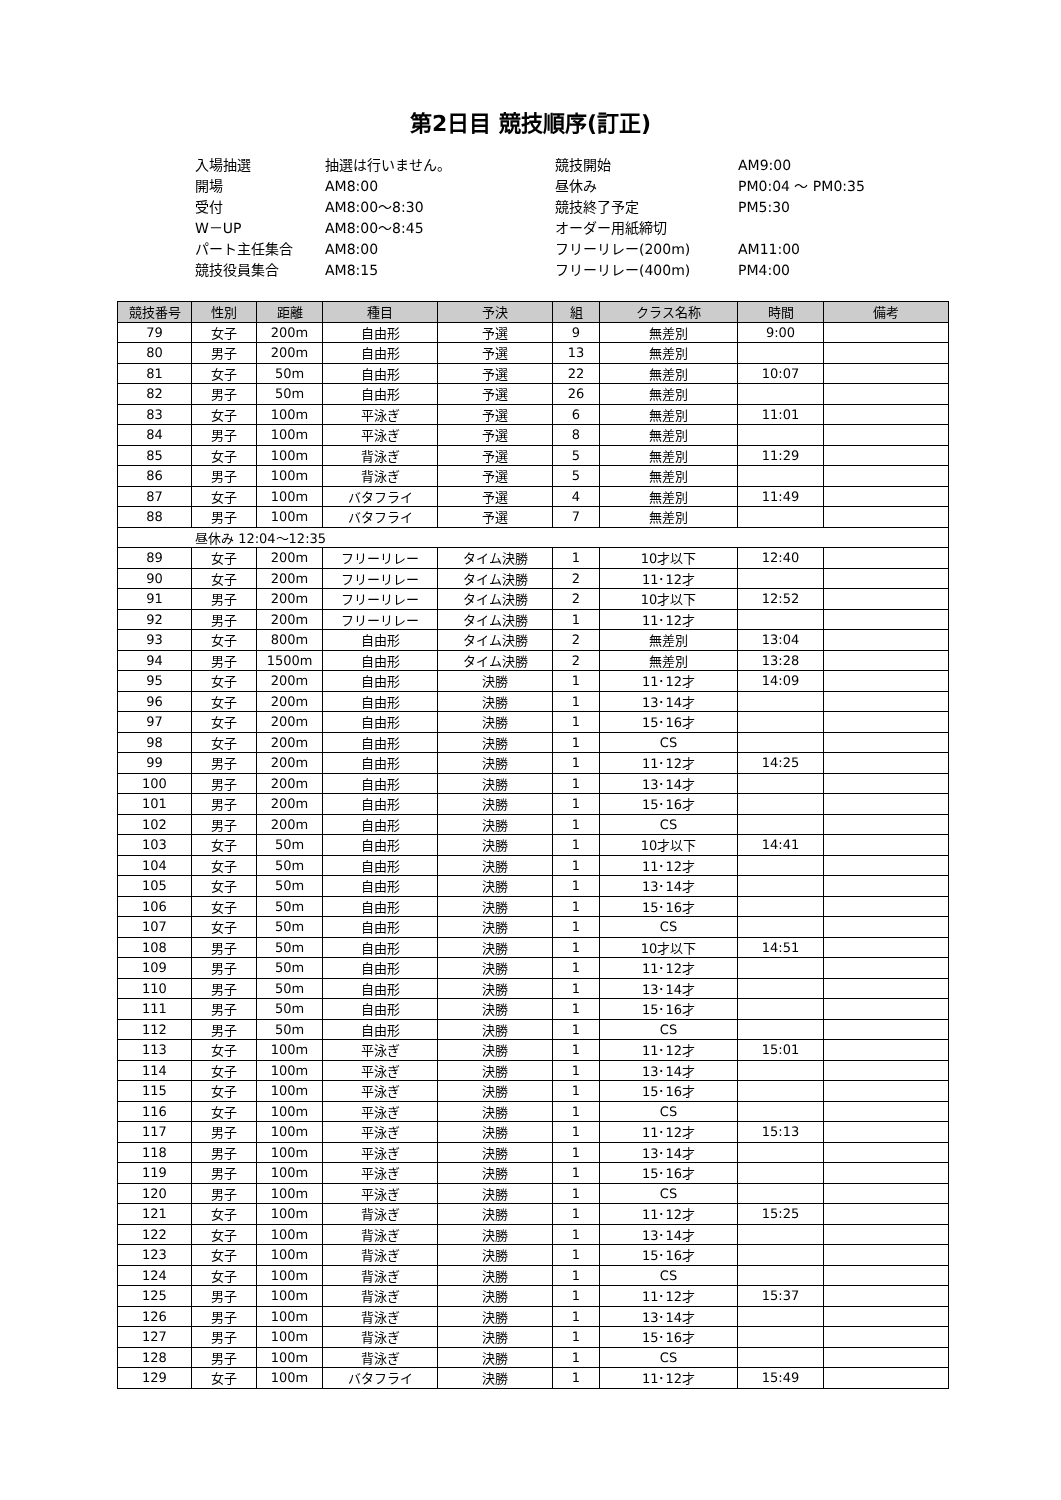第2日目 競技順序(訂正)
入場抽選
抽選は行いません。
競技開始
AM9:00
開場
AM8:00
昼休み
PM0:04 ～ PM0:35
受付
AM8:00～8:30
競技終了予定
PM5:30
W－UP
AM8:00～8:45
オーダー用紙締切
パート主任集合
AM8:00
フリーリレー(200m)
AM11:00
競技役員集合
AM8:15
フリーリレー(400m)
PM4:00
| 競技番号 | 性別 | 距離 | 種目 | 予決 | 組 | クラス名称 | 時間 | 備考 |
| --- | --- | --- | --- | --- | --- | --- | --- | --- |
| 79 | 女子 | 200m | 自由形 | 予選 | 9 | 無差別 | 9:00 | |
| 80 | 男子 | 200m | 自由形 | 予選 | 13 | 無差別 | | |
| 81 | 女子 | 50m | 自由形 | 予選 | 22 | 無差別 | 10:07 | |
| 82 | 男子 | 50m | 自由形 | 予選 | 26 | 無差別 | | |
| 83 | 女子 | 100m | 平泳ぎ | 予選 | 6 | 無差別 | 11:01 | |
| 84 | 男子 | 100m | 平泳ぎ | 予選 | 8 | 無差別 | | |
| 85 | 女子 | 100m | 背泳ぎ | 予選 | 5 | 無差別 | 11:29 | |
| 86 | 男子 | 100m | 背泳ぎ | 予選 | 5 | 無差別 | | |
| 87 | 女子 | 100m | バタフライ | 予選 | 4 | 無差別 | 11:49 | |
| 88 | 男子 | 100m | バタフライ | 予選 | 7 | 無差別 | | |
| 昼休み 12:04～12:35 | | | | | | | | |
| 89 | 女子 | 200m | フリーリレー | タイム決勝 | 1 | 10才以下 | 12:40 | |
| 90 | 女子 | 200m | フリーリレー | タイム決勝 | 2 | 11･12才 | | |
| 91 | 男子 | 200m | フリーリレー | タイム決勝 | 2 | 10才以下 | 12:52 | |
| 92 | 男子 | 200m | フリーリレー | タイム決勝 | 1 | 11･12才 | | |
| 93 | 女子 | 800m | 自由形 | タイム決勝 | 2 | 無差別 | 13:04 | |
| 94 | 男子 | 1500m | 自由形 | タイム決勝 | 2 | 無差別 | 13:28 | |
| 95 | 女子 | 200m | 自由形 | 決勝 | 1 | 11･12才 | 14:09 | |
| 96 | 女子 | 200m | 自由形 | 決勝 | 1 | 13･14才 | | |
| 97 | 女子 | 200m | 自由形 | 決勝 | 1 | 15･16才 | | |
| 98 | 女子 | 200m | 自由形 | 決勝 | 1 | CS | | |
| 99 | 男子 | 200m | 自由形 | 決勝 | 1 | 11･12才 | 14:25 | |
| 100 | 男子 | 200m | 自由形 | 決勝 | 1 | 13･14才 | | |
| 101 | 男子 | 200m | 自由形 | 決勝 | 1 | 15･16才 | | |
| 102 | 男子 | 200m | 自由形 | 決勝 | 1 | CS | | |
| 103 | 女子 | 50m | 自由形 | 決勝 | 1 | 10才以下 | 14:41 | |
| 104 | 女子 | 50m | 自由形 | 決勝 | 1 | 11･12才 | | |
| 105 | 女子 | 50m | 自由形 | 決勝 | 1 | 13･14才 | | |
| 106 | 女子 | 50m | 自由形 | 決勝 | 1 | 15･16才 | | |
| 107 | 女子 | 50m | 自由形 | 決勝 | 1 | CS | | |
| 108 | 男子 | 50m | 自由形 | 決勝 | 1 | 10才以下 | 14:51 | |
| 109 | 男子 | 50m | 自由形 | 決勝 | 1 | 11･12才 | | |
| 110 | 男子 | 50m | 自由形 | 決勝 | 1 | 13･14才 | | |
| 111 | 男子 | 50m | 自由形 | 決勝 | 1 | 15･16才 | | |
| 112 | 男子 | 50m | 自由形 | 決勝 | 1 | CS | | |
| 113 | 女子 | 100m | 平泳ぎ | 決勝 | 1 | 11･12才 | 15:01 | |
| 114 | 女子 | 100m | 平泳ぎ | 決勝 | 1 | 13･14才 | | |
| 115 | 女子 | 100m | 平泳ぎ | 決勝 | 1 | 15･16才 | | |
| 116 | 女子 | 100m | 平泳ぎ | 決勝 | 1 | CS | | |
| 117 | 男子 | 100m | 平泳ぎ | 決勝 | 1 | 11･12才 | 15:13 | |
| 118 | 男子 | 100m | 平泳ぎ | 決勝 | 1 | 13･14才 | | |
| 119 | 男子 | 100m | 平泳ぎ | 決勝 | 1 | 15･16才 | | |
| 120 | 男子 | 100m | 平泳ぎ | 決勝 | 1 | CS | | |
| 121 | 女子 | 100m | 背泳ぎ | 決勝 | 1 | 11･12才 | 15:25 | |
| 122 | 女子 | 100m | 背泳ぎ | 決勝 | 1 | 13･14才 | | |
| 123 | 女子 | 100m | 背泳ぎ | 決勝 | 1 | 15･16才 | | |
| 124 | 女子 | 100m | 背泳ぎ | 決勝 | 1 | CS | | |
| 125 | 男子 | 100m | 背泳ぎ | 決勝 | 1 | 11･12才 | 15:37 | |
| 126 | 男子 | 100m | 背泳ぎ | 決勝 | 1 | 13･14才 | | |
| 127 | 男子 | 100m | 背泳ぎ | 決勝 | 1 | 15･16才 | | |
| 128 | 男子 | 100m | 背泳ぎ | 決勝 | 1 | CS | | |
| 129 | 女子 | 100m | バタフライ | 決勝 | 1 | 11･12才 | 15:49 | |